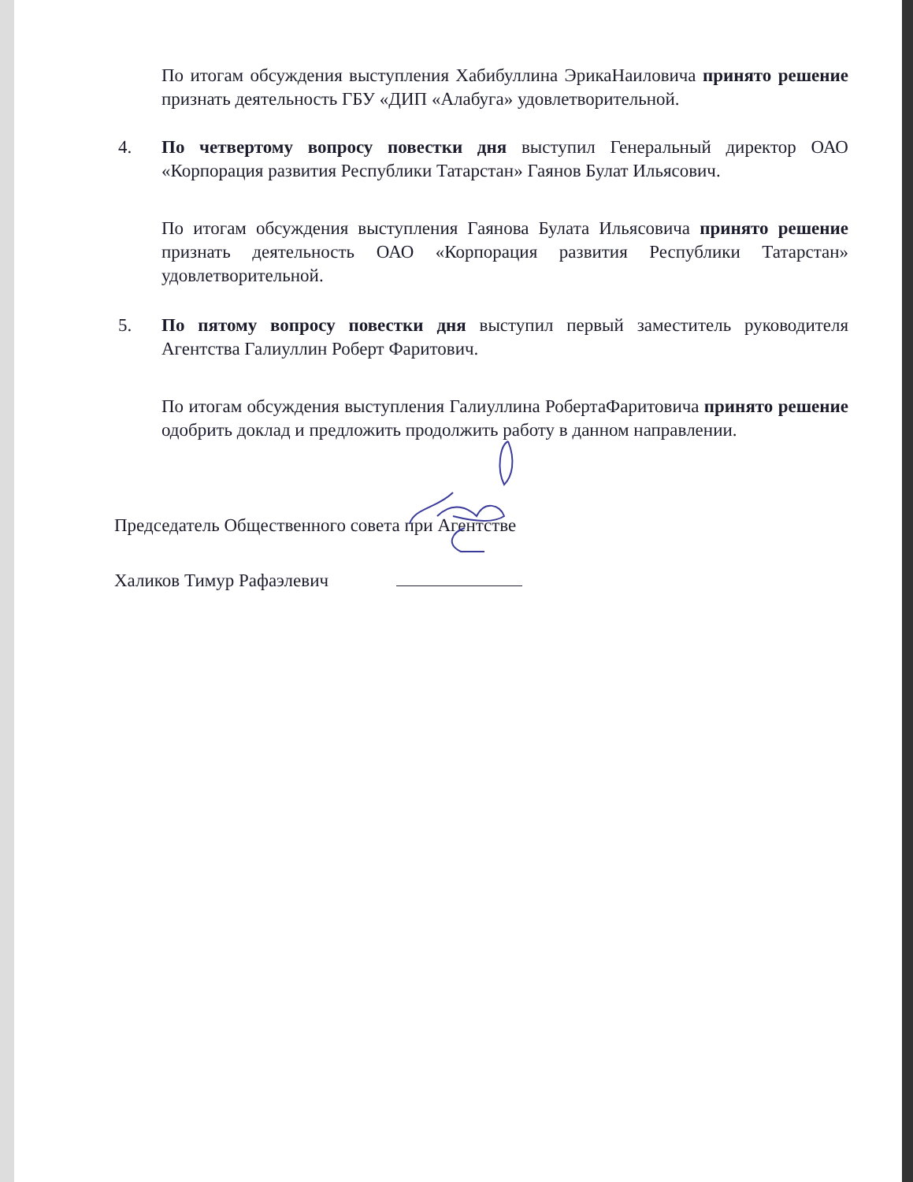По итогам обсуждения выступления Хабибуллина ЭрикаНаиловича принято решение признать деятельность ГБУ «ДИП «Алабуга» удовлетворительной.
4. По четвертому вопросу повестки дня выступил Генеральный директор ОАО «Корпорация развития Республики Татарстан» Гаянов Булат Ильясович.
По итогам обсуждения выступления Гаянова Булата Ильясовича принято решение признать деятельность ОАО «Корпорация развития Республики Татарстан» удовлетворительной.
5. По пятому вопросу повестки дня выступил первый заместитель руководителя Агентства Галиуллин Роберт Фаритович.
По итогам обсуждения выступления Галиуллина РобертаФаритовича принято решение одобрить доклад и предложить продолжить работу в данном направлении.
Председатель Общественного совета при Агентстве
Халиков Тимур Рафаэлевич